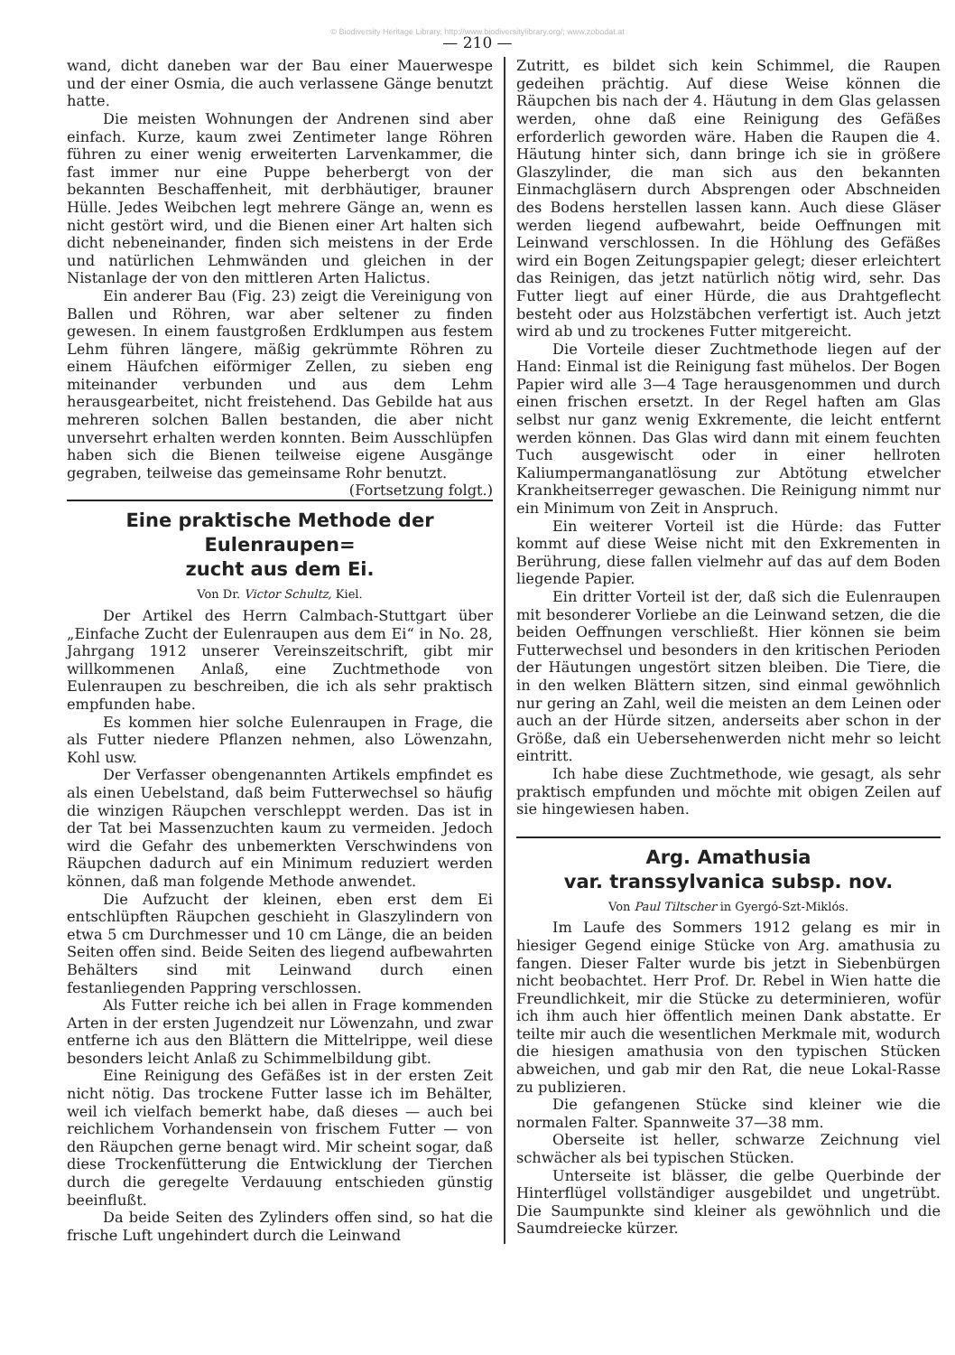© Biodiversity Heritage Library, http://www.biodiversitylibrary.org/; www.zobodat.at
— 210 —
wand, dicht daneben war der Bau einer Mauerwespe und der einer Osmia, die auch verlassene Gänge benutzt hatte.
Die meisten Wohnungen der Andrenen sind aber einfach. Kurze, kaum zwei Zentimeter lange Röhren führen zu einer wenig erweiterten Larvenkammer, die fast immer nur eine Puppe beherbergt von der bekannten Beschaffenheit, mit derbhäutiger, brauner Hülle. Jedes Weibchen legt mehrere Gänge an, wenn es nicht gestört wird, und die Bienen einer Art halten sich dicht nebeneinander, finden sich meistens in der Erde und natürlichen Lehmwänden und gleichen in der Nistanlage der von den mittleren Arten Halictus.
Ein anderer Bau (Fig. 23) zeigt die Vereinigung von Ballen und Röhren, war aber seltener zu finden gewesen. In einem faustgroßen Erdklumpen aus festem Lehm führen längere, mäßig gekrümmte Röhren zu einem Häufchen eiförmiger Zellen, zu sieben eng miteinander verbunden und aus dem Lehm herausgearbeitet, nicht freistehend. Das Gebilde hat aus mehreren solchen Ballen bestanden, die aber nicht unversehrt erhalten werden konnten. Beim Ausschlüpfen haben sich die Bienen teilweise eigene Ausgänge gegraben, teilweise das gemeinsame Rohr benutzt. (Fortsetzung folgt.)
Eine praktische Methode der Eulenraupen=
zucht aus dem Ei.
Von Dr. Victor Schultz, Kiel.
Der Artikel des Herrn Calmbach-Stuttgart über „Einfache Zucht der Eulenraupen aus dem Ei“ in No. 28, Jahrgang 1912 unserer Vereinszeitschrift, gibt mir willkommenen Anlaß, eine Zuchtmethode von Eulenraupen zu beschreiben, die ich als sehr praktisch empfunden habe.
Es kommen hier solche Eulenraupen in Frage, die als Futter niedere Pflanzen nehmen, also Löwenzahn, Kohl usw.
Der Verfasser obengenannten Artikels empfindet es als einen Uebelstand, daß beim Futterwechsel so häufig die winzigen Räupchen verschleppt werden. Das ist in der Tat bei Massenzuchten kaum zu vermeiden. Jedoch wird die Gefahr des unbemerkten Verschwindens von Räupchen dadurch auf ein Minimum reduziert werden können, daß man folgende Methode anwendet.
Die Aufzucht der kleinen, eben erst dem Ei entschlüpften Räupchen geschieht in Glaszylindern von etwa 5 cm Durchmesser und 10 cm Länge, die an beiden Seiten offen sind. Beide Seiten des liegend aufbewahrten Behälters sind mit Leinwand durch einen festanliegenden Pappring verschlossen.
Als Futter reiche ich bei allen in Frage kommenden Arten in der ersten Jugendzeit nur Löwenzahn, und zwar entferne ich aus den Blättern die Mittelrippe, weil diese besonders leicht Anlaß zu Schimmelbildung gibt.
Eine Reinigung des Gefäßes ist in der ersten Zeit nicht nötig. Das trockene Futter lasse ich im Behälter, weil ich vielfach bemerkt habe, daß dieses — auch bei reichlichem Vorhandensein von frischem Futter — von den Räupchen gerne benagt wird. Mir scheint sogar, daß diese Trockenfütterung die Entwicklung der Tierchen durch die geregelte Verdauung entschieden günstig beeinflußt.
Da beide Seiten des Zylinders offen sind, so hat die frische Luft ungehindert durch die Leinwand
Zutritt, es bildet sich kein Schimmel, die Raupen gedeihen prächtig. Auf diese Weise können die Räupchen bis nach der 4. Häutung in dem Glas gelassen werden, ohne daß eine Reinigung des Gefäßes erforderlich geworden wäre. Haben die Raupen die 4. Häutung hinter sich, dann bringe ich sie in größere Glaszylinder, die man sich aus den bekannten Einmachgläsern durch Absprengen oder Abschneiden des Bodens herstellen lassen kann. Auch diese Gläser werden liegend aufbewahrt, beide Oeffnungen mit Leinwand verschlossen. In die Höhlung des Gefäßes wird ein Bogen Zeitungspapier gelegt; dieser erleichtert das Reinigen, das jetzt natürlich nötig wird, sehr. Das Futter liegt auf einer Hürde, die aus Drahtgeflecht besteht oder aus Holzstäbchen verfertigt ist. Auch jetzt wird ab und zu trockenes Futter mitgereicht.
Die Vorteile dieser Zuchtmethode liegen auf der Hand: Einmal ist die Reinigung fast mühelos. Der Bogen Papier wird alle 3—4 Tage herausgenommen und durch einen frischen ersetzt. In der Regel haften am Glas selbst nur ganz wenig Exkremente, die leicht entfernt werden können. Das Glas wird dann mit einem feuchten Tuch ausgewischt oder in einer hellroten Kaliumpermanganatlösung zur Abtötung etwelcher Krankheitserreger gewaschen. Die Reinigung nimmt nur ein Minimum von Zeit in Anspruch.
Ein weiterer Vorteil ist die Hürde: das Futter kommt auf diese Weise nicht mit den Exkrementen in Berührung, diese fallen vielmehr auf das auf dem Boden liegende Papier.
Ein dritter Vorteil ist der, daß sich die Eulenraupen mit besonderer Vorliebe an die Leinwand setzen, die die beiden Oeffnungen verschließt. Hier können sie beim Futterwechsel und besonders in den kritischen Perioden der Häutungen ungestört sitzen bleiben. Die Tiere, die in den welken Blättern sitzen, sind einmal gewöhnlich nur gering an Zahl, weil die meisten an dem Leinen oder auch an der Hürde sitzen, anderseits aber schon in der Größe, daß ein Uebersehenwerden nicht mehr so leicht eintritt.
Ich habe diese Zuchtmethode, wie gesagt, als sehr praktisch empfunden und möchte mit obigen Zeilen auf sie hingewiesen haben.
Arg. Amathusia
var. transsylvanica subsp. nov.
Von Paul Tiltscher in Gyergó-Szt-Miklós.
Im Laufe des Sommers 1912 gelang es mir in hiesiger Gegend einige Stücke von Arg. amathusia zu fangen. Dieser Falter wurde bis jetzt in Siebenbürgen nicht beobachtet. Herr Prof. Dr. Rebel in Wien hatte die Freundlichkeit, mir die Stücke zu determinieren, wofür ich ihm auch hier öffentlich meinen Dank abstatte. Er teilte mir auch die wesentlichen Merkmale mit, wodurch die hiesigen amathusia von den typischen Stücken abweichen, und gab mir den Rat, die neue Lokal-Rasse zu publizieren.
Die gefangenen Stücke sind kleiner wie die normalen Falter. Spannweite 37—38 mm.
Oberseite ist heller, schwarze Zeichnung viel schwächer als bei typischen Stücken.
Unterseite ist blässer, die gelbe Querbinde der Hinterflügel vollständiger ausgebildet und ungetrübt. Die Saumpunkte sind kleiner als gewöhnlich und die Saumdreiecke kürzer.